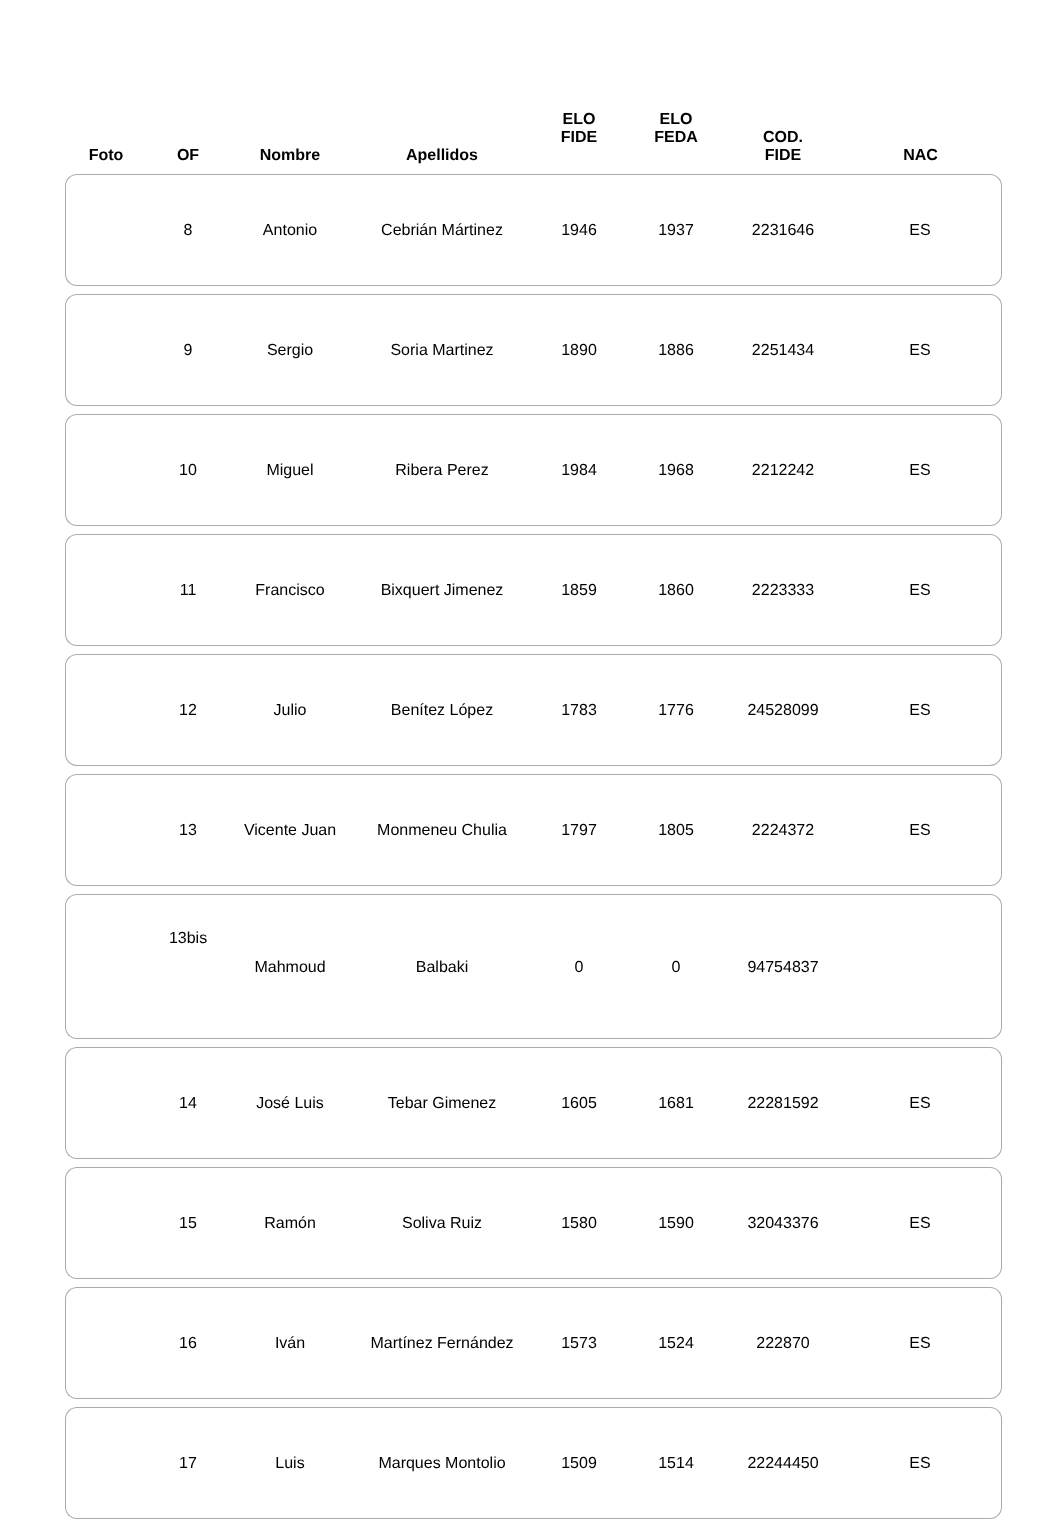| Foto | OF | Nombre | Apellidos | ELO FIDE | ELO FEDA | COD. FIDE | NAC |
| --- | --- | --- | --- | --- | --- | --- | --- |
| | 8 | Antonio | Cebrián Mártinez | 1946 | 1937 | 2231646 | ES |
| | 9 | Sergio | Soria Martinez | 1890 | 1886 | 2251434 | ES |
| | 10 | Miguel | Ribera Perez | 1984 | 1968 | 2212242 | ES |
| | 11 | Francisco | Bixquert Jimenez | 1859 | 1860 | 2223333 | ES |
| | 12 | Julio | Benítez López | 1783 | 1776 | 24528099 | ES |
| | 13 | Vicente Juan | Monmeneu Chulia | 1797 | 1805 | 2224372 | ES |
| | 13bis | Mahmoud | Balbaki | 0 | 0 | 94754837 | |
| | 14 | José Luis | Tebar Gimenez | 1605 | 1681 | 22281592 | ES |
| | 15 | Ramón | Soliva Ruiz | 1580 | 1590 | 32043376 | ES |
| | 16 | Iván | Martínez Fernández | 1573 | 1524 | 222870 | ES |
| | 17 | Luis | Marques Montolio | 1509 | 1514 | 22244450 | ES |